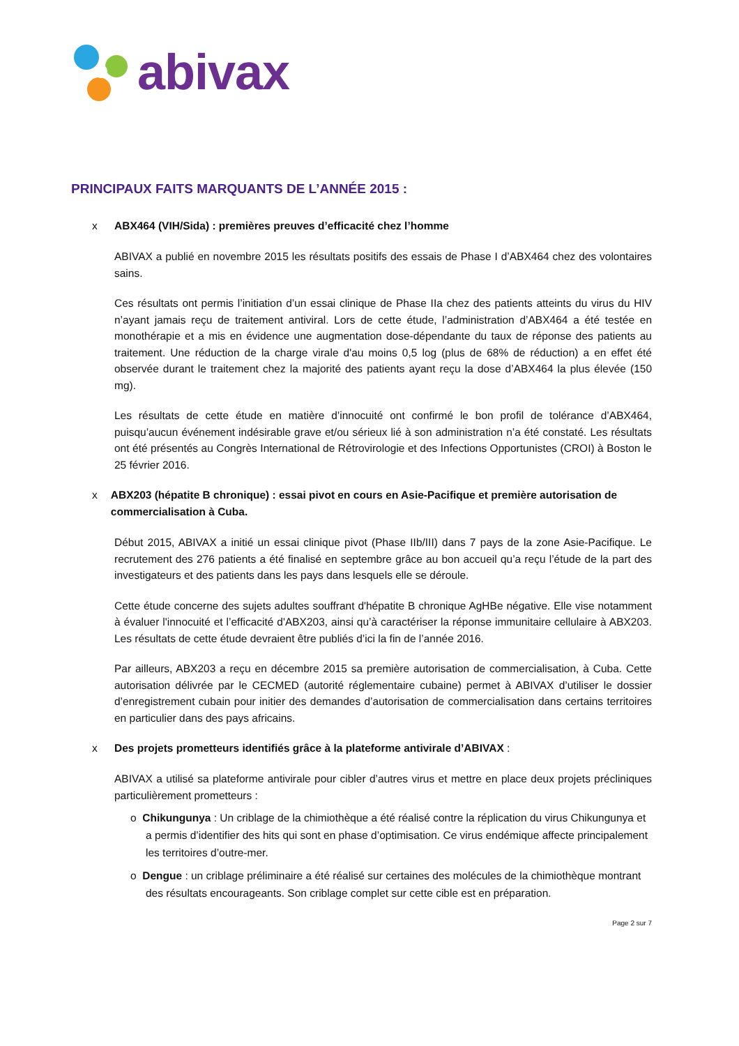abivax
PRINCIPAUX FAITS MARQUANTS DE L’ANNÉE 2015 :
x ABX464 (VIH/Sida) : premières preuves d’efficacité chez l’homme
ABIVAX a publié en novembre 2015 les résultats positifs des essais de Phase I d’ABX464 chez des volontaires sains.
Ces résultats ont permis l’initiation d’un essai clinique de Phase IIa chez des patients atteints du virus du HIV n’ayant jamais reçu de traitement antiviral. Lors de cette étude, l’administration d’ABX464 a été testée en monothérapie et a mis en évidence une augmentation dose-dépendante du taux de réponse des patients au traitement. Une réduction de la charge virale d'au moins 0,5 log (plus de 68% de réduction) a en effet été observée durant le traitement chez la majorité des patients ayant reçu la dose d’ABX464 la plus élevée (150 mg).
Les résultats de cette étude en matière d’innocuité ont confirmé le bon profil de tolérance d’ABX464, puisqu’aucun événement indésirable grave et/ou sérieux lié à son administration n’a été constaté. Les résultats ont été présentés au Congrès International de Rétrovirologie et des Infections Opportunistes (CROI) à Boston le 25 février 2016.
x ABX203 (hépatite B chronique) : essai pivot en cours en Asie-Pacifique et première autorisation de commercialisation à Cuba.
Début 2015, ABIVAX a initié un essai clinique pivot (Phase IIb/III) dans 7 pays de la zone Asie-Pacifique. Le recrutement des 276 patients a été finalisé en septembre grâce au bon accueil qu’a reçu l’étude de la part des investigateurs et des patients dans les pays dans lesquels elle se déroule.
Cette étude concerne des sujets adultes souffrant d'hépatite B chronique AgHBe négative. Elle vise notamment à évaluer l'innocuité et l’efficacité d'ABX203, ainsi qu’à caractériser la réponse immunitaire cellulaire à ABX203. Les résultats de cette étude devraient être publiés d’ici la fin de l’année 2016.
Par ailleurs, ABX203 a reçu en décembre 2015 sa première autorisation de commercialisation, à Cuba. Cette autorisation délivrée par le CECMED (autorité réglementaire cubaine) permet à ABIVAX d’utiliser le dossier d’enregistrement cubain pour initier des demandes d’autorisation de commercialisation dans certains territoires en particulier dans des pays africains.
x Des projets prometteurs identifiés grâce à la plateforme antivirale d’ABIVAX :
ABIVAX a utilisé sa plateforme antivirale pour cibler d’autres virus et mettre en place deux projets précliniques particulièrement prometteurs :
o Chikungunya : Un criblage de la chimiothèque a été réalisé contre la réplication du virus Chikungunya et a permis d’identifier des hits qui sont en phase d’optimisation. Ce virus endémique affecte principalement les territoires d’outre-mer.
o Dengue : un criblage préliminaire a été réalisé sur certaines des molécules de la chimiothèque montrant des résultats encourageants. Son criblage complet sur cette cible est en préparation.
Page 2 sur 7